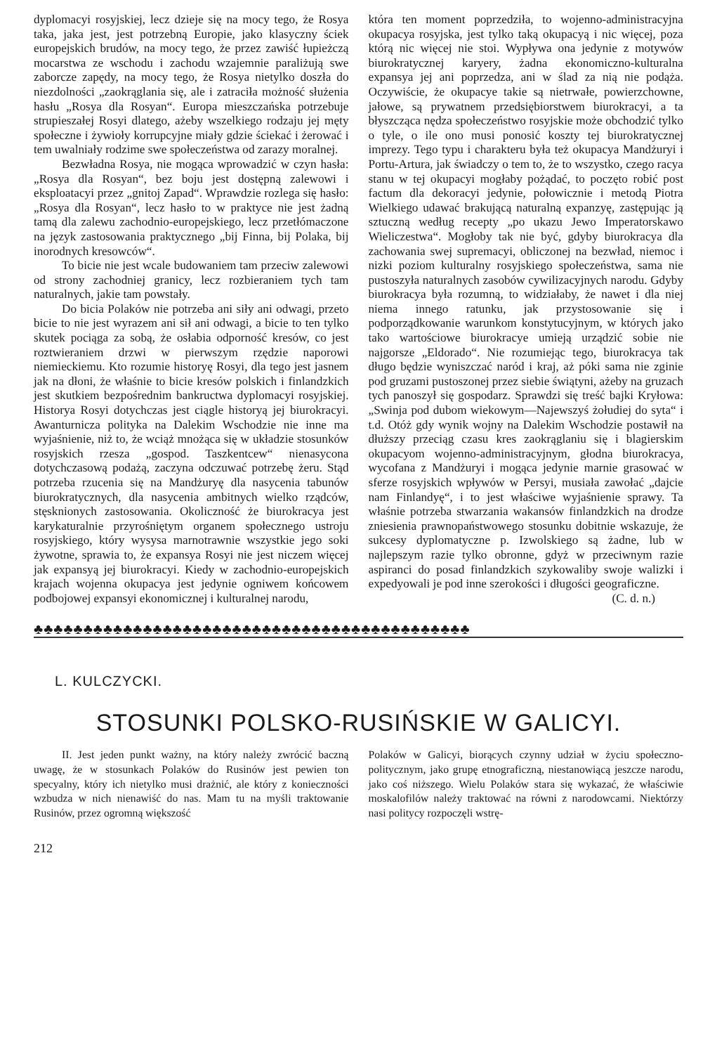dyplomacyi rosyjskiej, lecz dzieje się na mocy tego, że Rosya taka, jaka jest, jest potrzebną Europie, jako klasyczny ściek europejskich brudów, na mocy tego, że przez zawiść łupieżczą mocarstwa ze wschodu i zachodu wzajemnie paraliżują swe zaborcze zapędy, na mocy tego, że Rosya nietylko doszła do niezdolności „zaokrąglania się, ale i zatraciła możność służenia hasłu „Rosya dla Rosyan“. Europa mieszczańska potrzebuje strupieszałej Rosyi dlatego, ażeby wszelkiego rodzaju jej męty społeczne i żywioły korrupcyjne miały gdzie ściekać i żerować i tem uwalniały rodzime swe społeczeństwa od zarazy moralnej.
Bezwładna Rosya, nie mogąca wprowadzić w czyn hasła: „Rosya dla Rosyan“, bez boju jest dostępną zalewowi i eksploatacyi przez „gnitoj Zapad“. Wprawdzie rozlega się hasło: „Rosya dla Rosyan“, lecz hasło to w praktyce nie jest żadną tamą dla zalewu zachodnio-europejskiego, lecz przetłómaczone na język zastosowania praktycznego „bij Finna, bij Polaka, bij inorodnych kresowców“.
To bicie nie jest wcale budowaniem tam przeciw zalewowi od strony zachodniej granicy, lecz rozbieraniem tych tam naturalnych, jakie tam powstały.
Do bicia Polaków nie potrzeba ani siły ani odwagi, przeto bicie to nie jest wyrazem ani sił ani odwagi, a bicie to ten tylko skutek pociąga za sobą, że osłabia odporność kresów, co jest roztwieraniem drzwi w pierwszym rzędzie naporowi niemieckiemu. Kto rozumie historyę Rosyi, dla tego jest jasnem jak na dłoni, że właśnie to bicie kresów polskich i finlandzkich jest skutkiem bezpośrednim bankructwa dyplomacyi rosyjskiej. Historya Rosyi dotychczas jest ciągle historyą jej biurokracyi. Awanturnicza polityka na Dalekim Wschodzie nie inne ma wyjaśnienie, niż to, że wciąż mnożąca się w układzie stosunków rosyjskich rzesza „gospod. Taszkentcew“ nienasycona dotychczasową podażą, zaczyna odczuwać potrzebę żeru. Stąd potrzeba rzucenia się na Mandżuryę dla nasycenia tabunów biurokratycznych, dla nasycenia ambitnych wielko rządców, stęsknionych zastosowania. Okoliczność że biurokracya jest karykaturalnie przyrośniętym organem społecznego ustroju rosyjskiego, który wysysa marnotrawnie wszystkie jego soki żywotne, sprawia to, że expansya Rosyi nie jest niczem więcej jak expansyą jej biurokracyi. Kiedy w zachodnio-europejskich krajach wojenna okupacya jest jedynie ogniwem końcowem podbojowej expansyi ekonomicznej i kulturalnej narodu,
która ten moment poprzedziła, to wojenno-administracyjna okupacya rosyjska, jest tylko taką okupacyą i nic więcej, poza którą nic więcej nie stoi. Wypływa ona jedynie z motywów biurokratycznej karyery, żadna ekonomiczno-kulturalna expansya jej ani poprzedza, ani w ślad za nią nie podąża. Oczywiście, że okupacye takie są nietrwałe, powierzchowne, jałowe, są prywatnem przedsiębiorstwem biurokracyi, a ta błyszcząca nędza społeczeństwo rosyjskie może obchodzić tylko o tyle, o ile ono musi ponosić koszty tej biurokratycznej imprezy. Tego typu i charakteru była też okupacya Mandżuryi i Portu-Artura, jak świadczy o tem to, że to wszystko, czego racya stanu w tej okupacyi mogłaby pożądać, to poczęto robić post factum dla dekoracyi jedynie, połowicznie i metodą Piotra Wielkiego udawać brakującą naturalną expanzyę, zastępując ją sztuczną według recepty „po ukazu Jewo Imperatorskawo Wieliczestwa“. Mogłoby tak nie być, gdyby biurokracya dla zachowania swej supremacyi, obliczonej na bezwład, niemoc i nizki poziom kulturalny rosyjskiego społeczeństwa, sama nie pustoszyła naturalnych zasobów cywilizacyjnych narodu. Gdyby biurokracya była rozumną, to widziałaby, że nawet i dla niej niema innego ratunku, jak przystosowanie się i podporządkowanie warunkom konstytucyjnym, w których jako tako wartościowe biurokracye umieją urządzić sobie nie najgorsze „Eldorado“. Nie rozumiejąc tego, biurokracya tak długo będzie wyniszczać naród i kraj, aż póki sama nie zginie pod gruzami pustoszonej przez siebie świątyni, ażeby na gruzach tych panoszył się gospodarz. Sprawdzi się treść bajki Kryłowa: „Swinja pod dubom wiekowym—Najewszyś żołudiej do syta“ i t.d. Otóż gdy wynik wojny na Dalekim Wschodzie postawił na dłuższy przeciąg czasu kres zaokrąglaniu się i blagierskim okupacyom wojenno-administracyjnym, głodna biurokracya, wycofana z Mandżuryi i mogąca jedynie marnie grasować w sferze rosyjskich wpływów w Persyi, musiała zawołać „dajcie nam Finlandyę“, i to jest właściwe wyjaśnienie sprawy. Ta właśnie potrzeba stwarzania wakansów finlandzkich na drodze zniesienia prawnopaństwowego stosunku dobitnie wskazuje, że sukcesy dyplomatyczne p. Izwolskiego są żadne, lub w najlepszym razie tylko obronne, gdyż w przeciwnym razie aspiranci do posad finlandzkich szykowaliby swoje walizki i expedyowali je pod inne szerokości i długości geograficzne.
(C. d. n.)
♣♣♣♣♣♣♣♣♣♣♣♣♣♣♣♣♣♣♣♣♣♣♣♣♣♣♣♣♣♣♣♣♣♣♣♣♣♣♣♣♣♣♣♣
L. KULCZYCKI.
STOSUNKI POLSKO-RUSIŃSKIE W GALICYI.
II. Jest jeden punkt ważny, na który należy zwrócić baczną uwagę, że w stosunkach Polaków do Rusinów jest pewien ton specyalny, który ich nietylko musi drażnić, ale który z konieczności wzbudza w nich nienawiść do nas. Mam tu na myśli traktowanie Rusinów, przez ogromną większość
Polaków w Galicyi, biorących czynny udział w życiu społeczno-politycznym, jako grupę etnograficzną, niestanowiącą jeszcze narodu, jako coś niższego. Wielu Polaków stara się wykazać, że właściwie moskalofilów należy traktować na równi z narodowcami. Niektórzy nasi politycy rozpoczęli wstrę-
212